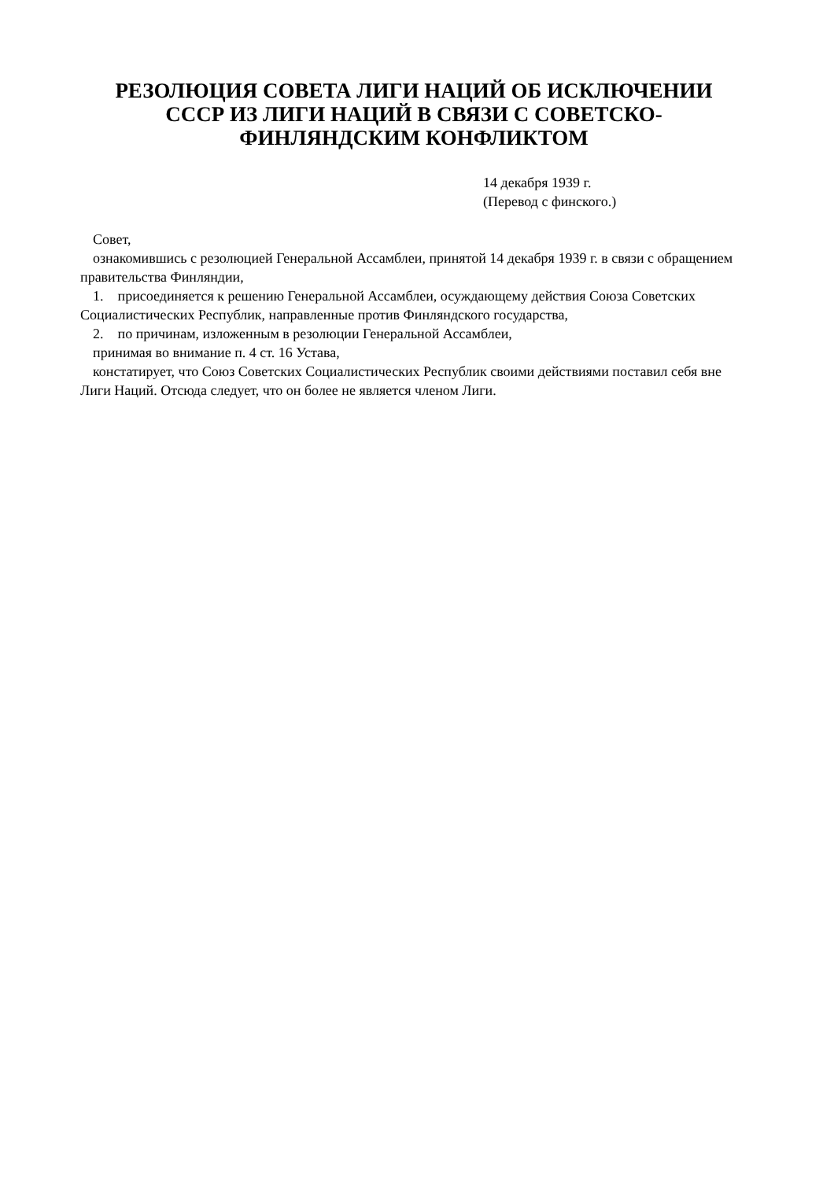РЕЗОЛЮЦИЯ СОВЕТА ЛИГИ НАЦИЙ ОБ ИСКЛЮЧЕНИИ
СССР ИЗ ЛИГИ НАЦИЙ В СВЯЗИ С СОВЕТСКО-
ФИНЛЯНДСКИМ КОНФЛИКТОМ
14 декабря 1939 г.
(Перевод с финского.)
Совет,
ознакомившись с резолюцией Генеральной Ассамблеи, принятой 14 декабря 1939 г. в связи с обращением правительства Финляндии,
1. присоединяется к решению Генеральной Ассамблеи, осуждающему действия Союза Советских Социалистических Республик, направленные против Финляндского государства,
2. по причинам, изложенным в резолюции Генеральной Ассамблеи,
принимая во внимание п. 4 ст. 16 Устава,
констатирует, что Союз Советских Социалистических Республик своими действиями поставил себя вне Лиги Наций. Отсюда следует, что он более не является членом Лиги.